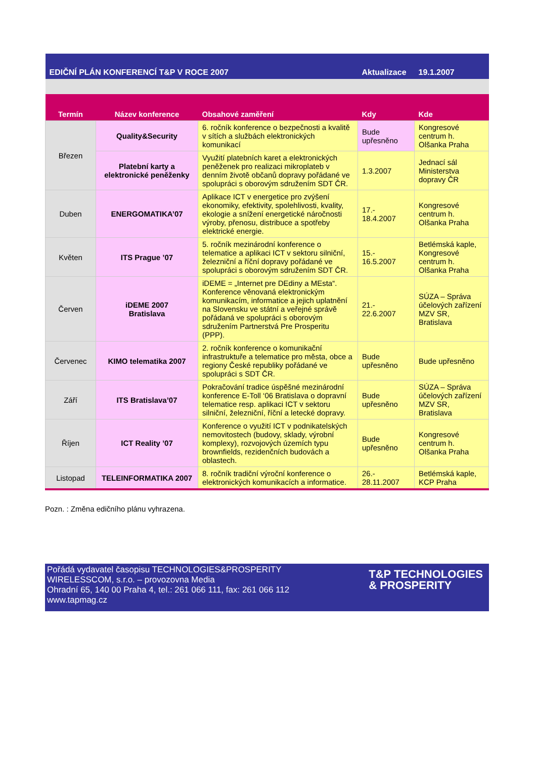| EDIČNÍ PLÁN KONFERENCÍ T&P V ROCE 2007 | | | Aktualizace | 19.1.2007 |
| Termín | Název konference | Obsahové zaměření | Kdy | Kde |
| Březen | Quality&Security | 6. ročník konference o bezpečnosti a kvalitě v sítích a službách elektronických komunikací | Bude upřesněno | Kongresové centrum h. Olšanka Praha |
| | Platební karty a elektronické peněženky | Využití platebních karet a elektronických peněženek pro realizaci mikroplateb v denním životě občanů dopravy pořádané ve spolupráci s oborovým sdružením SDT ČR. | 1.3.2007 | Jednací sál Ministerstva dopravy ČR |
| Duben | ENERGOMATIKA’07 | Aplikace ICT v energetice pro zvýšení ekonomiky, efektivity, spolehlivosti, kvality, ekologie a snížení energetické náročnosti výroby, přenosu, distribuce a spotřeby elektrické energie. | 17.- 18.4.2007 | Kongresové centrum h. Olšanka Praha |
| Květen | ITS Prague ’07 | 5. ročník mezinárodní konference o telematice a aplikaci ICT v sektoru silniční, železniční a říční dopravy pořádané ve spolupráci s oborovým sdružením SDT ČR. | 15.- 16.5.2007 | Betlémská kaple, Kongresové centrum h. Olšanka Praha |
| Červen | iDEME 2007 Bratislava | iDEME = „Internet pre DEdiny a MEsta“. Konference věnovaná elektronickým komunikacím, informatice a jejich uplatnění na Slovensku ve státní a veřejné správě pořádaná ve spolupráci s oborovým sdružením Partnerstvá Pre Prosperitu (PPP). | 21.- 22.6.2007 | SÚZA – Správa účelových zařízení MZV SR, Bratislava |
| Červenec | KIMO telematika 2007 | 2. ročník konference o komunikační infrastruktuře a telematice pro města, obce a regiony České republiky pořádané ve spolupráci s SDT ČR. | Bude upřesněno | Bude upřesněno |
| Září | ITS Bratislava’07 | Pokračování tradice úspěšné mezinárodní konference E-Toll ‘06 Bratislava o dopravní telematice resp. aplikaci ICT v sektoru silniční, železniční, říční a letecké dopravy. | Bude upřesněno | SÚZA – Správa účelových zařízení MZV SR, Bratislava |
| Říjen | ICT Reality ’07 | Konference o využití ICT v podnikatelských nemovitostech (budovy, sklady, výrobní komplexy), rozvojových územích typu brownfields, rezidenčních budovách a oblastech. | Bude upřesněno | Kongresové centrum h. Olšanka Praha |
| Listopad | TELEINFORMATIKA 2007 | 8. ročník tradiční výroční konference o elektronických komunikacích a informatice. | 26.- 28.11.2007 | Betlémská kaple, KCP Praha |
Pozn. : Změna edičního plánu vyhrazena.
Pořádá vydavatel časopisu TECHNOLOGIES&PROSPERITY
WIRELESSCOM, s.r.o. – provozovna Media
Ohradní 65, 140 00 Praha 4, tel.: 261 066 111, fax: 261 066 112
www.tapmag.cz
T&P TECHNOLOGIES
& PROSPERITY